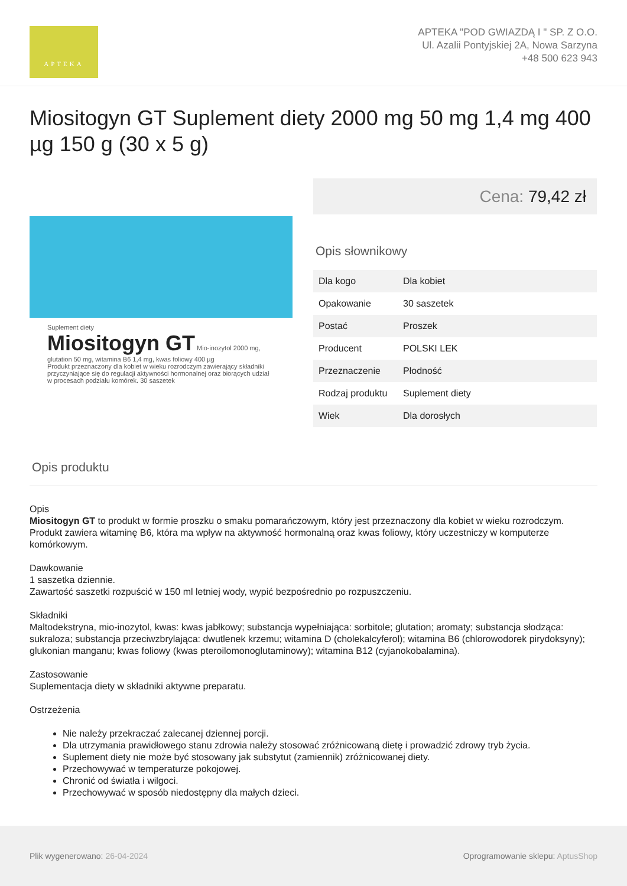APTEKA
APTEKA "POD GWIAZDĄ I " SP. Z O.O.
Ul. Azalii Pontyjskiej 2A, Nowa Sarzyna
+48 500 623 943
Miositogyn GT Suplement diety 2000 mg 50 mg 1,4 mg 400 µg 150 g (30 x 5 g)
Suplement diety
Miositogyn GT Mio-inozytol 2000 mg, glutation 50 mg, witamina B6 1,4 mg, kwas foliowy 400 µg
Produkt przeznaczony dla kobiet w wieku rozrodczym zawierający składniki przyczyniające się do regulacji aktywności hormonalnej oraz biorących udział w procesach podziału komórek. 30 saszetek
Cena: 79,42 zł
Opis słownikowy
| Dla kogo | Dla kobiet |
| Opakowanie | 30 saszetek |
| Postać | Proszek |
| Producent | POLSKI LEK |
| Przeznaczenie | Płodność |
| Rodzaj produktu | Suplement diety |
| Wiek | Dla dorosłych |
Opis produktu
Opis
Miositogyn GT to produkt w formie proszku o smaku pomarańczowym, który jest przeznaczony dla kobiet w wieku rozrodczym. Produkt zawiera witaminę B6, która ma wpływ na aktywność hormonalną oraz kwas foliowy, który uczestniczy w komputerze komórkowym.
Dawkowanie
1 saszetka dziennie.
Zawartość saszetki rozpuścić w 150 ml letniej wody, wypić bezpośrednio po rozpuszczeniu.
Składniki
Maltodekstryna, mio-inozytol, kwas: kwas jabłkowy; substancja wypełniająca: sorbitole; glutation; aromaty; substancja słodząca: sukraloza; substancja przeciwzbrylająca: dwutlenek krzemu; witamina D (cholekalcyferol); witamina B6 (chlorowodorek pirydoksyny); glukonian manganu; kwas foliowy (kwas pteroilomonoglutaminowy); witamina B12 (cyjanokobalamina).
Zastosowanie
Suplementacja diety w składniki aktywne preparatu.
Ostrzeżenia
Nie należy przekraczać zalecanej dziennej porcji.
Dla utrzymania prawidłowego stanu zdrowia należy stosować zróżnicowaną dietę i prowadzić zdrowy tryb życia.
Suplement diety nie może być stosowany jak substytut (zamiennik) zróżnicowanej diety.
Przechowywać w temperaturze pokojowej.
Chronić od światła i wilgoci.
Przechowywać w sposób niedostępny dla małych dzieci.
Plik wygenerowano: 26-04-2024
Oprogramowanie sklepu: AptusShop